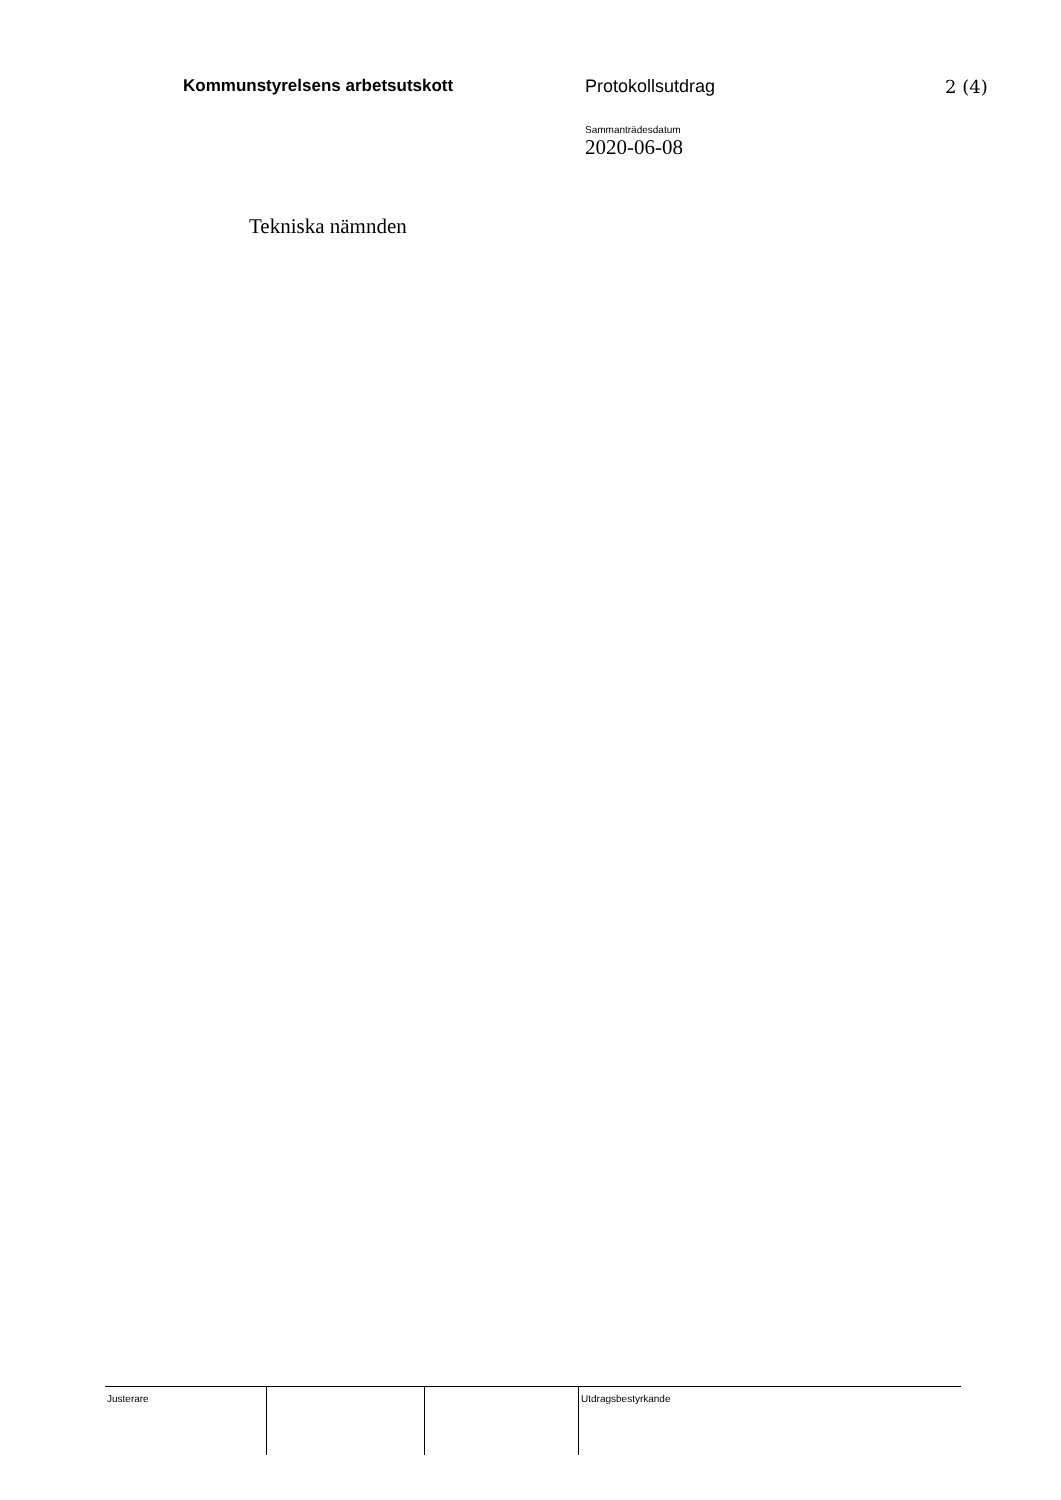Kommunstyrelsens arbetsutskott Protokollsutdrag 2 (4)
Sammanträdesdatum
2020-06-08
Tekniska nämnden
Justerare Utdragsbestyrkande